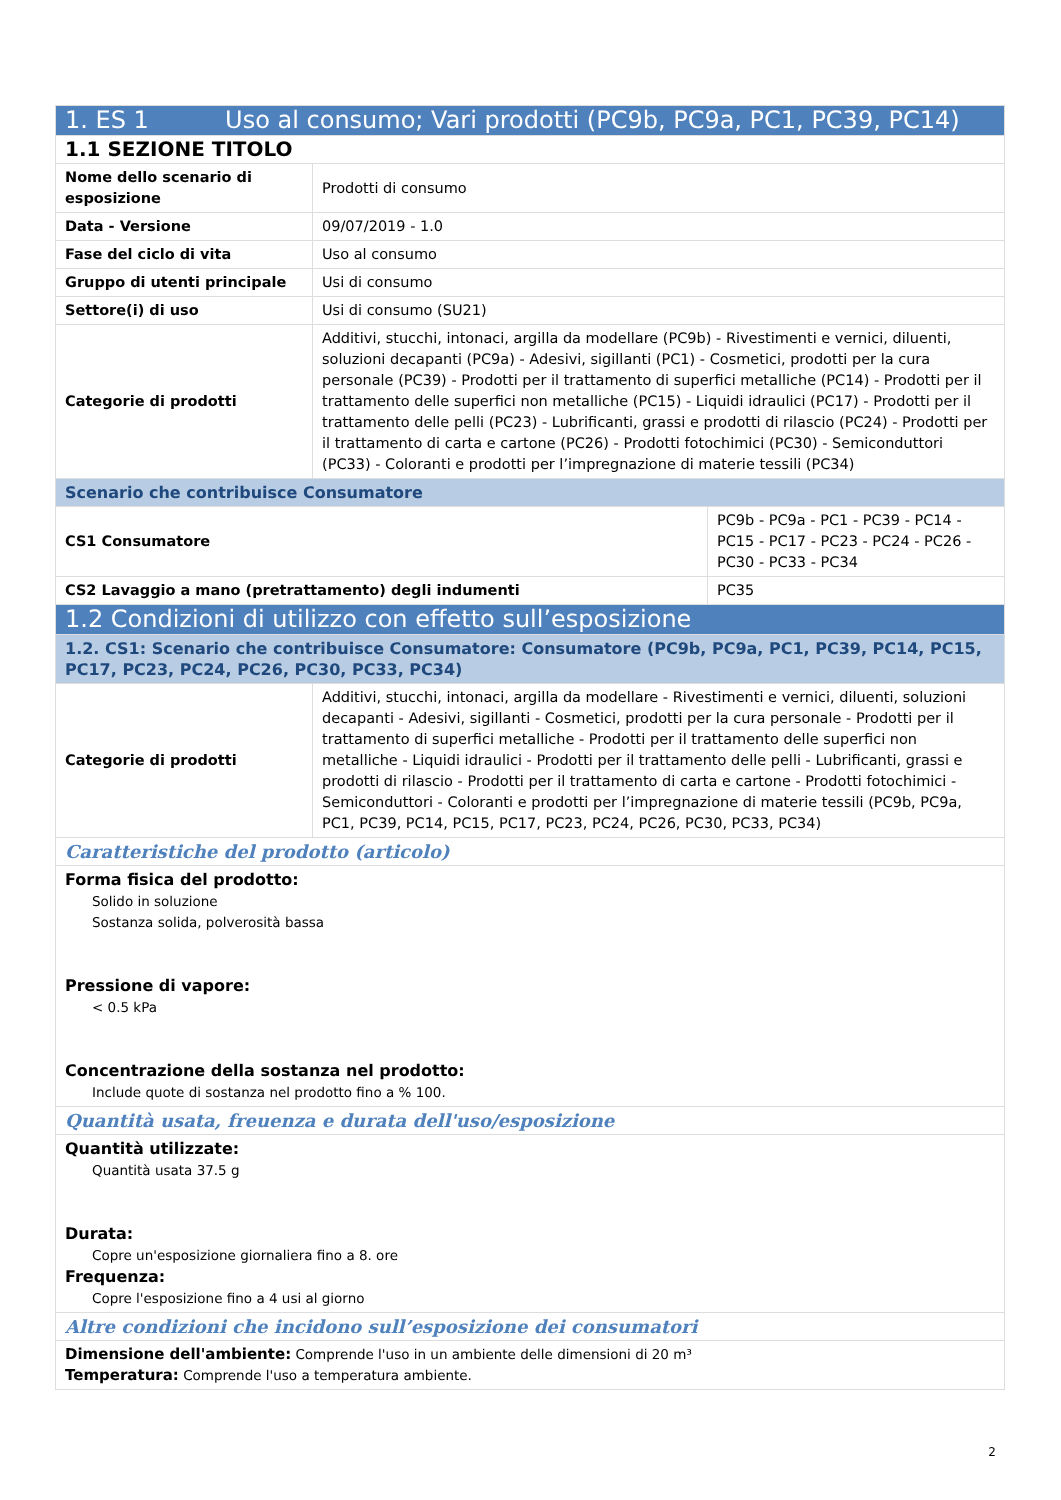| 1. ES 1 Uso al consumo; Vari prodotti (PC9b, PC9a, PC1, PC39, PC14) | | |
| 1.1 SEZIONE TITOLO | | |
| Nome dello scenario di esposizione | Prodotti di consumo | |
| Data - Versione | 09/07/2019 - 1.0 | |
| Fase del ciclo di vita | Uso al consumo | |
| Gruppo di utenti principale | Usi di consumo | |
| Settore(i) di uso | Usi di consumo (SU21) | |
| Categorie di prodotti | Additivi, stucchi, intonaci, argilla da modellare (PC9b) - Rivestimenti e vernici, diluenti, soluzioni decapanti (PC9a) - Adesivi, sigillanti (PC1) - Cosmetici, prodotti per la cura personale (PC39) - Prodotti per il trattamento di superfici metalliche (PC14) - Prodotti per il trattamento delle superfici non metalliche (PC15) - Liquidi idraulici (PC17) - Prodotti per il trattamento delle pelli (PC23) - Lubrificanti, grassi e prodotti di rilascio (PC24) - Prodotti per il trattamento di carta e cartone (PC26) - Prodotti fotochimici (PC30) - Semiconduttori (PC33) - Coloranti e prodotti per l’impregnazione di materie tessili (PC34) | |
| Scenario che contribuisce Consumatore | | |
| CS1 Consumatore | | PC9b - PC9a - PC1 - PC39 - PC14 - PC15 - PC17 - PC23 - PC24 - PC26 - PC30 - PC33 - PC34 |
| CS2 Lavaggio a mano (pretrattamento) degli indumenti | | PC35 |
| 1.2 Condizioni di utilizzo con effetto sull’esposizione | | |
| 1.2. CS1: Scenario che contribuisce Consumatore: Consumatore (PC9b, PC9a, PC1, PC39, PC14, PC15, PC17, PC23, PC24, PC26, PC30, PC33, PC34) | | |
| Categorie di prodotti | Additivi, stucchi, intonaci, argilla da modellare - Rivestimenti e vernici, diluenti, soluzioni decapanti - Adesivi, sigillanti - Cosmetici, prodotti per la cura personale - Prodotti per il trattamento di superfici metalliche - Prodotti per il trattamento delle superfici non metalliche - Liquidi idraulici - Prodotti per il trattamento delle pelli - Lubrificanti, grassi e prodotti di rilascio - Prodotti per il trattamento di carta e cartone - Prodotti fotochimici - Semiconduttori - Coloranti e prodotti per l’impregnazione di materie tessili (PC9b, PC9a, PC1, PC39, PC14, PC15, PC17, PC23, PC24, PC26, PC30, PC33, PC34) | |
| Caratteristiche del prodotto (articolo) | | |
| Forma fisica del prodotto: Solido in soluzione Sostanza solida, polverosità bassa Pressione di vapore: < 0.5 kPa Concentrazione della sostanza nel prodotto: Include quote di sostanza nel prodotto fino a % 100. | | |
| Quantità usata, freuenza e durata dell'uso/esposizione | | |
| Quantità utilizzate: Quantità usata 37.5 g Durata: Copre un'esposizione giornaliera fino a 8. ore Frequenza: Copre l'esposizione fino a 4 usi al giorno | | |
| Altre condizioni che incidono sull’esposizione dei consumatori | | |
| Dimensione dell'ambiente: Comprende l'uso in un ambiente delle dimensioni di 20 m³ Temperatura: Comprende l'uso a temperatura ambiente. | | |
2